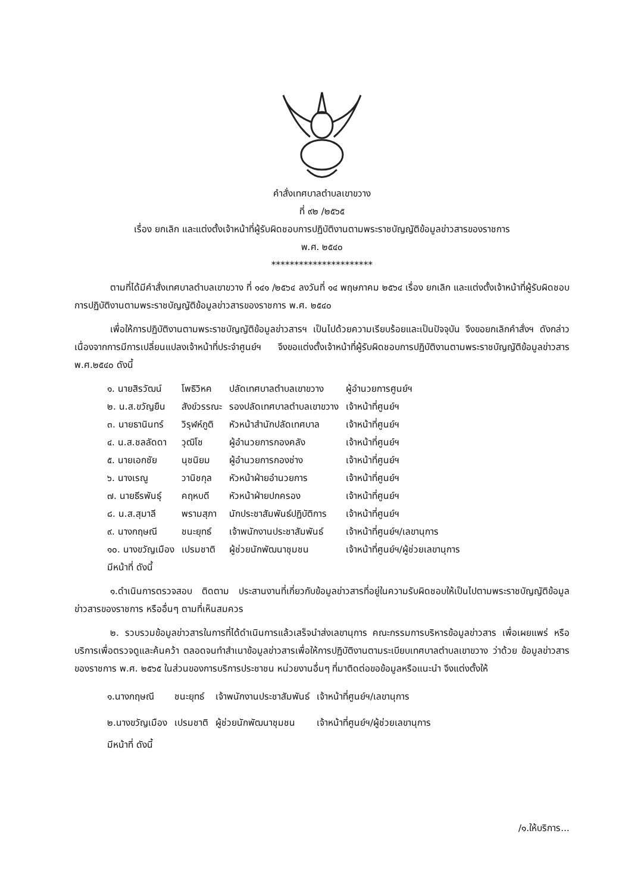คำสั่งเทศบาลตำบลเขาขวาง
ที่ ๙๒ /๒๕๖๕
เรื่อง ยกเลิก และแต่งตั้งเจ้าหน้าที่ผู้รับผิดชอบการปฏิบัติงานตามพระราชบัญญัติข้อมูลข่าวสารของราชการ
พ.ศ. ๒๕๔๐
**********************
ตามที่ได้มีคำสั่งเทศบาลตำบลเขาขวาง ที่ ๑๔๑ /๒๕๖๔ ลงวันที่ ๑๔ พฤษภาคม ๒๕๖๔ เรื่อง ยกเลิก และแต่งตั้งเจ้าหน้าที่ผู้รับผิดชอบการปฏิบัติงานตามพระราชบัญญัติข้อมูลข่าวสารของราชการ พ.ศ. ๒๕๔๐
เพื่อให้การปฏิบัติงานตามพระราชบัญญัติข้อมูลข่าวสารฯ เป็นไปด้วยความเรียบร้อยและเป็นปัจจุบัน จึงขอยกเลิกคำสั่งฯ ดังกล่าว เนื่องจากการมีการเปลี่ยนแปลงเจ้าหน้าที่ประจำศูนย์ฯ จึงขอแต่งตั้งเจ้าหน้าที่ผู้รับผิดชอบการปฏิบัติงานตามพระราชบัญญัติข้อมูลข่าวสาร พ.ศ.๒๕๔๐ ดังนี้
| ๑. นายสิรวัฒน์ | โพธิวิหค | ปลัดเทศบาลตำบลเขาขวาง | ผู้อำนวยการศูนย์ฯ |
| ๒. น.ส.ขวัญยืน | สังข์วรรณะ | รองปลัดเทศบาลตำบลเขาขวาง | เจ้าหน้าที่ศูนย์ฯ |
| ๓. นายธานินทร์ | วิรุฬห์ภูติ | หัวหน้าสำนักปลัดเทศบาล | เจ้าหน้าที่ศูนย์ฯ |
| ๔. น.ส.ชลลัดดา | วุฒิโช | ผู้อำนวยการกองคลัง | เจ้าหน้าที่ศูนย์ฯ |
| ๕. นายเอกชัย | นุชนิยม | ผู้อำนวยการกองช่าง | เจ้าหน้าที่ศูนย์ฯ |
| ๖. นางเรณู | วานิชกุล | หัวหน้าฝ่ายอำนวยการ | เจ้าหน้าที่ศูนย์ฯ |
| ๗. นายธีรพันธุ์ | คฤหบดี | หัวหน้าฝ่ายปกครอง | เจ้าหน้าที่ศูนย์ฯ |
| ๘. น.ส.สุมาลี | พรามสุภา | นักประชาสัมพันธ์ปฏิบัติการ | เจ้าหน้าที่ศูนย์ฯ |
| ๙. นางกฤษณี | ชนะยุทธ์ | เจ้าพนักงานประชาสัมพันธ์ | เจ้าหน้าที่ศูนย์ฯ/เลขานุการ |
| ๑๐. นางขวัญเมือง | เปรมชาติ | ผู้ช่วยนักพัฒนาชุมชน | เจ้าหน้าที่ศูนย์ฯ/ผู้ช่วยเลขานุการ |
มีหน้าที่ ดังนี้
๑.ดำเนินการตรวจสอบ ติดตาม ประสานงานที่เกี่ยวกับข้อมูลข่าวสารที่อยู่ในความรับผิดชอบให้เป็นไปตามพระราชบัญญัติข้อมูลข่าวสารของราชการ หรืออื่นๆ ตามที่เห็นสมควร
๒. รวบรวมข้อมูลข่าวสารในการที่ได้ดำเนินการแล้วเสร็จนำส่งเลขานุการ คณะกรรมการบริหารข้อมูลข่าวสาร เพื่อเผยแพร่ หรือบริการเพื่อตรวจดูและค้นคว้า ตลอดจนทำสำเนาข้อมูลข่าวสารเพื่อให้การปฏิบัติงานตามระเบียบเทศบาลตำบลเขาขวาง ว่าด้วย ข้อมูลข่าวสารของราชการ พ.ศ. ๒๕๖๕ ในส่วนของการบริการประชาชน หน่วยงานอื่นๆ ที่มาติดต่อขอข้อมูลหรือแนะนำ จึงแต่งตั้งให้
| ๑.นางกฤษณี | ชนะยุทธ์ | เจ้าพนักงานประชาสัมพันธ์ | เจ้าหน้าที่ศูนย์ฯ/เลขานุการ |
| ๒.นางขวัญเมือง | เปรมชาติ | ผู้ช่วยนักพัฒนาชุมชน | เจ้าหน้าที่ศูนย์ฯ/ผู้ช่วยเลขานุการ |
มีหน้าที่ ดังนี้
/๑.ให้บริการ...